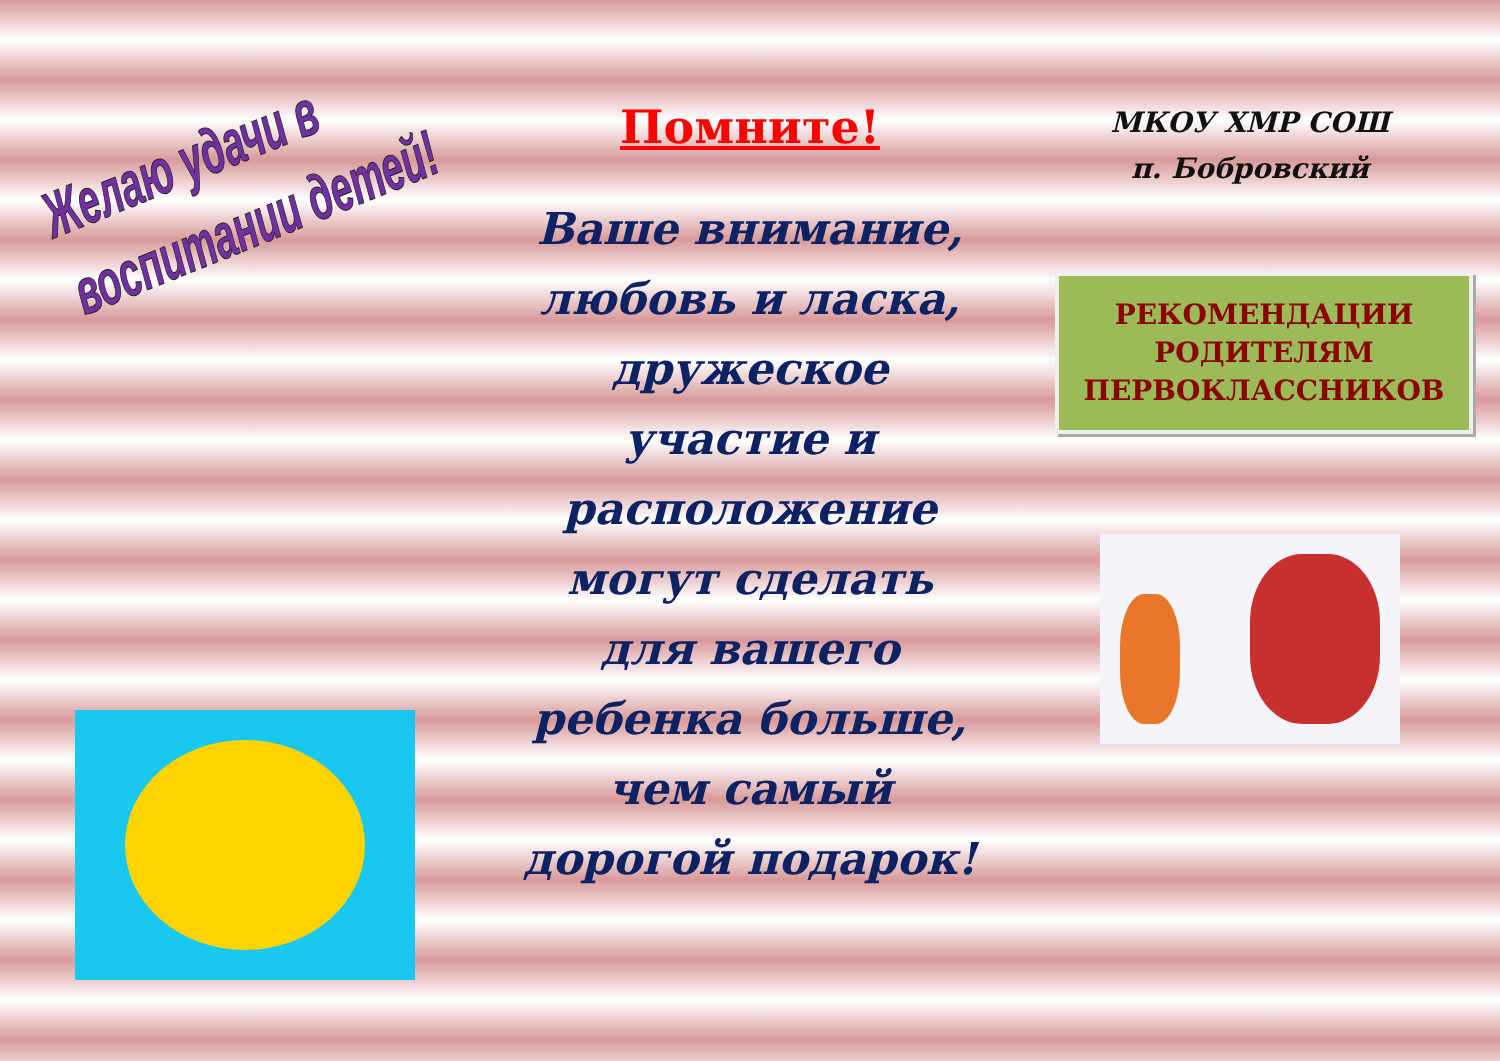Желаю удачи в
воспитании детей!
Помните!
Ваше внимание,
любовь и ласка,
дружеское
участие и
расположение
могут сделать
для вашего
ребенка больше,
чем самый
дорогой подарок!
МКОУ ХМР СОШ
п. Бобровский
РЕКОМЕНДАЦИИ
РОДИТЕЛЯМ
ПЕРВОКЛАССНИКОВ